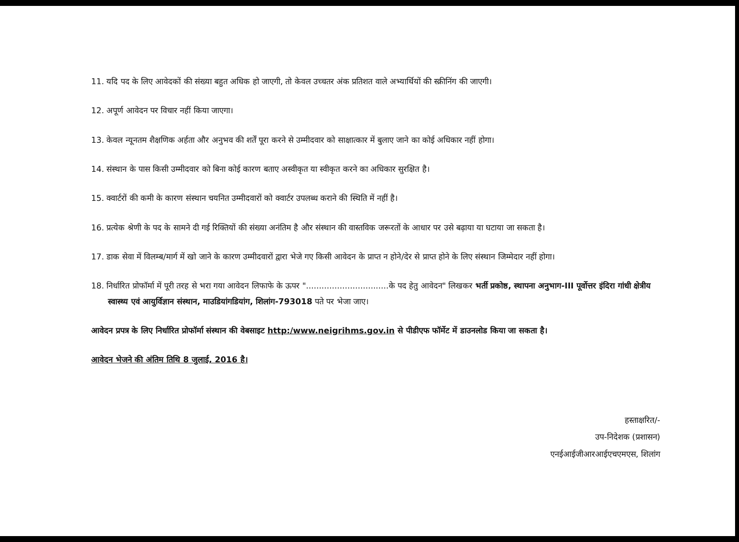11. यदि पद के लिए आवेदकों की संख्या बहुत अधिक हो जाएगी, तो केवल उच्चतर अंक प्रतिशत वाले अभ्यार्थियों की स्क्रीनिंग की जाएगी।
12. अपूर्ण आवेदन पर विचार नहीं किया जाएगा।
13. केवल न्यूनतम शैक्षणिक अर्हता और अनुभव की शर्तें पूरा करने से उम्मीदवार को साक्षात्कार में बुलाए जाने का कोई अधिकार नहीं होगा।
14. संस्थान के पास किसी उम्मीदवार को बिना कोई कारण बताए अस्वीकृत या स्वीकृत करने का अधिकार सुरक्षित है।
15. क्वार्टरों की कमी के कारण संस्थान चयनित उम्मीदवारों को क्वार्टर उपलब्ध कराने की स्थिति में नहीं है।
16. प्रत्येक श्रेणी के पद के सामने दी गई रिक्तियों की संख्या अनंतिम है और संस्थान की वास्तविक जरूरतों के आधार पर उसे बढ़ाया या घटाया जा सकता है।
17. डाक सेवा में विलम्ब/मार्ग में खो जाने के कारण उम्मीदवारों द्वारा भेजे गए किसी आवेदन के प्राप्त न होने/देर से प्राप्त होने के लिए संस्थान जिम्मेदार नहीं होगा।
18. निर्धारित प्रोफॉर्मा में पूरी तरह से भरा गया आवेदन लिफाफे के ऊपर "................................के पद हेतु आवेदन" लिखकर भर्ती प्रकोष्ठ, स्थापना अनुभाग-III पूर्वोत्तर इंदिरा गांधी क्षेत्रीय स्वास्थ्य एवं आयुर्विज्ञान संस्थान, माउडियांगडियांग, शिलांग-793018 पते पर भेजा जाए।
आवेदन प्रपत्र के लिए निर्धारित प्रोफॉर्मा संस्थान की वेबसाइट http:/www.neigrihms.gov.in से पीडीएफ फॉर्मेट में डाउनलोड किया जा सकता है।
आवेदन भेजने की अंतिम तिथि 8 जुलाई, 2016 है।
हस्ताक्षरित/-
उप-निदेशक (प्रशासन)
एनईआईजीआरआईएचएमएस, शिलांग